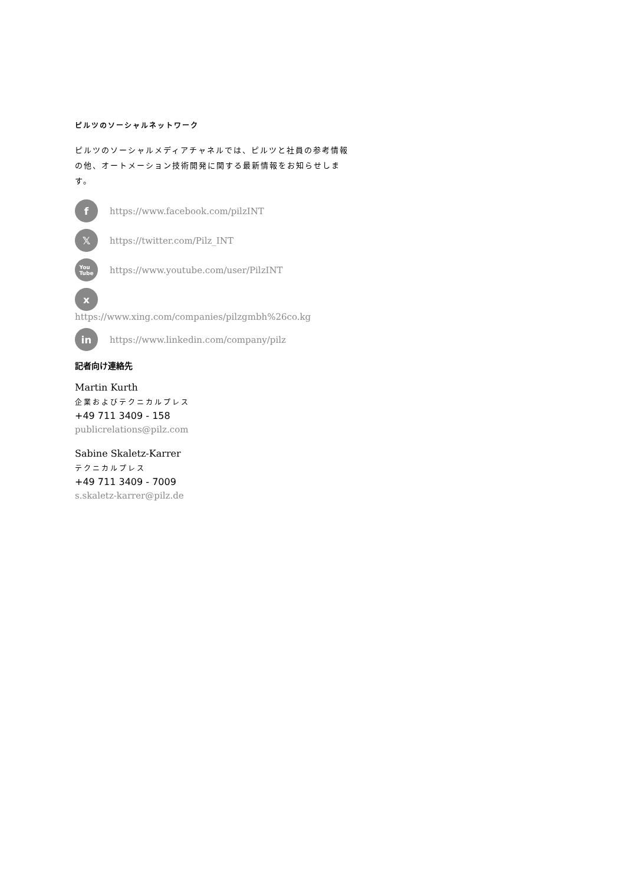ピルツのソーシャルネットワーク
ピルツのソーシャルメディアチャネルでは、ピルツと社員の参考情報の他、オートメーション技術開発に関する最新情報をお知らせします。
fhttps://www.facebook.com/pilzINT
𝕏https://twitter.com/Pilz_INT
You
Tube https://www.youtube.com/user/PilzINT
xhttps://www.xing.com/companies/pilzgmbh%26co.kg
in https://www.linkedin.com/company/pilz
記者向け連絡先
Martin Kurth
企業およびテクニカルプレス
+49 711 3409 - 158
publicrelations@pilz.com
Sabine Skaletz-Karrer
テクニカルプレス
+49 711 3409 - 7009
s.skaletz-karrer@pilz.de